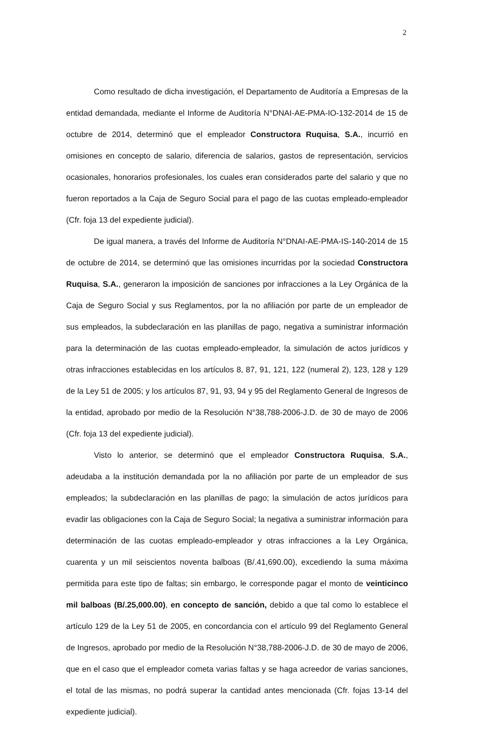2
Como resultado de dicha investigación, el Departamento de Auditoría a Empresas de la entidad demandada, mediante el Informe de Auditoría N°DNAI-AE-PMA-IO-132-2014 de 15 de octubre de 2014, determinó que el empleador Constructora Ruquisa, S.A., incurrió en omisiones en concepto de salario, diferencia de salarios, gastos de representación, servicios ocasionales, honorarios profesionales, los cuales eran considerados parte del salario y que no fueron reportados a la Caja de Seguro Social para el pago de las cuotas empleado-empleador (Cfr. foja 13 del expediente judicial).
De igual manera, a través del Informe de Auditoría N°DNAI-AE-PMA-IS-140-2014 de 15 de octubre de 2014, se determinó que las omisiones incurridas por la sociedad Constructora Ruquisa, S.A., generaron la imposición de sanciones por infracciones a la Ley Orgánica de la Caja de Seguro Social y sus Reglamentos, por la no afiliación por parte de un empleador de sus empleados, la subdeclaración en las planillas de pago, negativa a suministrar información para la determinación de las cuotas empleado-empleador, la simulación de actos jurídicos y otras infracciones establecidas en los artículos 8, 87, 91, 121, 122 (numeral 2), 123, 128 y 129 de la Ley 51 de 2005; y los artículos 87, 91, 93, 94 y 95 del Reglamento General de Ingresos de la entidad, aprobado por medio de la Resolución N°38,788-2006-J.D. de 30 de mayo de 2006 (Cfr. foja 13 del expediente judicial).
Visto lo anterior, se determinó que el empleador Constructora Ruquisa, S.A., adeudaba a la institución demandada por la no afiliación por parte de un empleador de sus empleados; la subdeclaración en las planillas de pago; la simulación de actos jurídicos para evadir las obligaciones con la Caja de Seguro Social; la negativa a suministrar información para determinación de las cuotas empleado-empleador y otras infracciones a la Ley Orgánica, cuarenta y un mil seiscientos noventa balboas (B/.41,690.00), excediendo la suma máxima permitida para este tipo de faltas; sin embargo, le corresponde pagar el monto de veinticinco mil balboas (B/.25,000.00), en concepto de sanción, debido a que tal como lo establece el artículo 129 de la Ley 51 de 2005, en concordancia con el artículo 99 del Reglamento General de Ingresos, aprobado por medio de la Resolución N°38,788-2006-J.D. de 30 de mayo de 2006, que en el caso que el empleador cometa varias faltas y se haga acreedor de varias sanciones, el total de las mismas, no podrá superar la cantidad antes mencionada (Cfr. fojas 13-14 del expediente judicial).